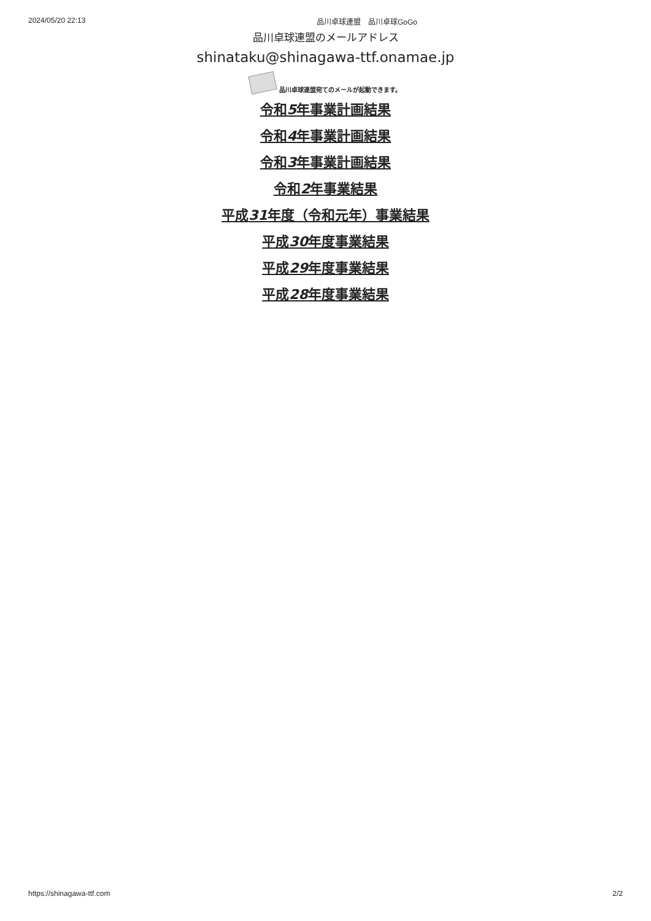2024/05/20 22:13 品川卓球連盟　品川卓球GoGo
品川卓球連盟のメールアドレス
shinataku@shinagawa-ttf.onamae.jp
品川卓球連盟宛てのメールが起動できます。
令和5年事業計画結果
令和4年事業計画結果
令和3年事業計画結果
令和2年事業結果
平成31年度（令和元年）事業結果
平成30年度事業結果
平成29年度事業結果
平成28年度事業結果
https://shinagawa-ttf.com 2/2